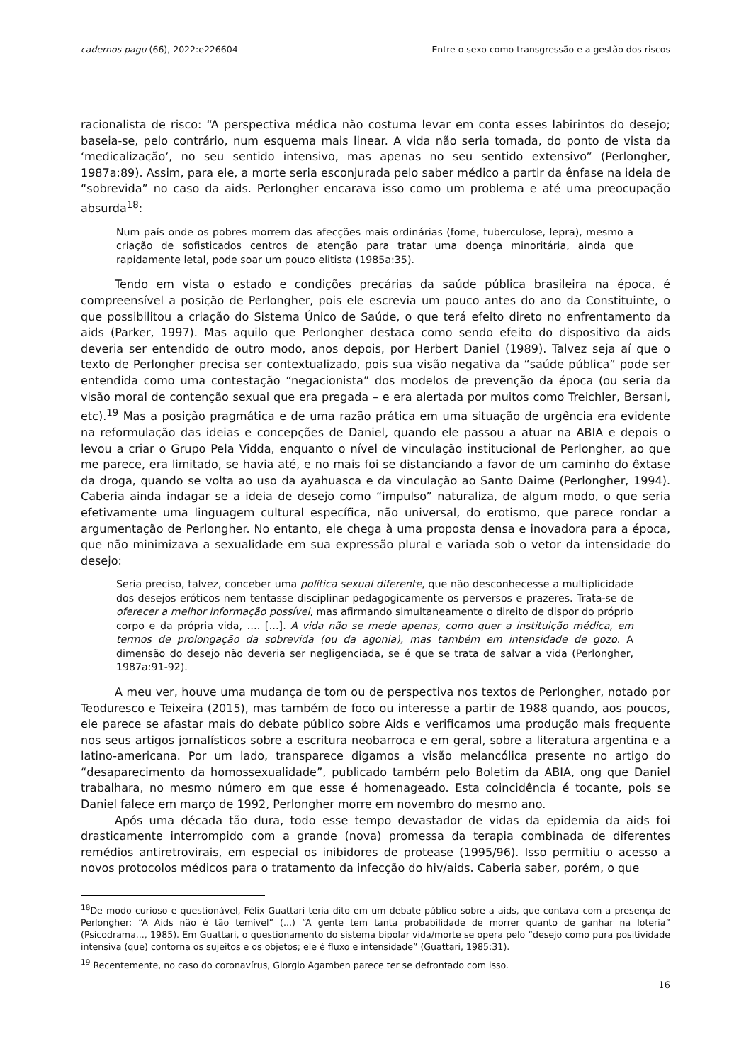cadernos pagu (66), 2022:e226604 Entre o sexo como transgressão e a gestão dos riscos
racionalista de risco: “A perspectiva médica não costuma levar em conta esses labirintos do desejo; baseia-se, pelo contrário, num esquema mais linear. A vida não seria tomada, do ponto de vista da ‘medicalização’, no seu sentido intensivo, mas apenas no seu sentido extensivo” (Perlongher, 1987a:89). Assim, para ele, a morte seria esconjurada pelo saber médico a partir da ênfase na ideia de “sobrevida” no caso da aids. Perlongher encarava isso como um problema e até uma preocupação absurda<sup>18</sup>:
Num país onde os pobres morrem das afecções mais ordinárias (fome, tuberculose, lepra), mesmo a criação de sofisticados centros de atenção para tratar uma doença minoritária, ainda que rapidamente letal, pode soar um pouco elitista (1985a:35).
Tendo em vista o estado e condições precárias da saúde pública brasileira na época, é compreensível a posição de Perlongher, pois ele escrevia um pouco antes do ano da Constituinte, o que possibilitou a criação do Sistema Único de Saúde, o que terá efeito direto no enfrentamento da aids (Parker, 1997). Mas aquilo que Perlongher destaca como sendo efeito do dispositivo da aids deveria ser entendido de outro modo, anos depois, por Herbert Daniel (1989). Talvez seja aí que o texto de Perlongher precisa ser contextualizado, pois sua visão negativa da “saúde pública” pode ser entendida como uma contestação “negacionista” dos modelos de prevenção da época (ou seria da visão moral de contenção sexual que era pregada – e era alertada por muitos como Treichler, Bersani, etc).<sup>19</sup> Mas a posição pragmática e de uma razão prática em uma situação de urgência era evidente na reformulação das ideias e concepções de Daniel, quando ele passou a atuar na ABIA e depois o levou a criar o Grupo Pela Vidda, enquanto o nível de vinculação institucional de Perlongher, ao que me parece, era limitado, se havia até, e no mais foi se distanciando a favor de um caminho do êxtase da droga, quando se volta ao uso da ayahuasca e da vinculação ao Santo Daime (Perlongher, 1994). Caberia ainda indagar se a ideia de desejo como “impulso” naturaliza, de algum modo, o que seria efetivamente uma linguagem cultural específica, não universal, do erotismo, que parece rondar a argumentação de Perlongher. No entanto, ele chega à uma proposta densa e inovadora para a época, que não minimizava a sexualidade em sua expressão plural e variada sob o vetor da intensidade do desejo:
Seria preciso, talvez, conceber uma política sexual diferente, que não desconhecesse a multiplicidade dos desejos eróticos nem tentasse disciplinar pedagogicamente os perversos e prazeres. Trata-se de oferecer a melhor informação possível, mas afirmando simultaneamente o direito de dispor do próprio corpo e da própria vida, …. […]. A vida não se mede apenas, como quer a instituição médica, em termos de prolongação da sobrevida (ou da agonia), mas também em intensidade de gozo. A dimensão do desejo não deveria ser negligenciada, se é que se trata de salvar a vida (Perlongher, 1987a:91-92).
A meu ver, houve uma mudança de tom ou de perspectiva nos textos de Perlongher, notado por Teoduresco e Teixeira (2015), mas também de foco ou interesse a partir de 1988 quando, aos poucos, ele parece se afastar mais do debate público sobre Aids e verificamos uma produção mais frequente nos seus artigos jornalísticos sobre a escritura neobarroca e em geral, sobre a literatura argentina e a latino-americana. Por um lado, transparece digamos a visão melancólica presente no artigo do “desaparecimento da homossexualidade”, publicado também pelo Boletim da ABIA, ong que Daniel trabalhara, no mesmo número em que esse é homenageado. Esta coincidência é tocante, pois se Daniel falece em março de 1992, Perlongher morre em novembro do mesmo ano.
Após uma década tão dura, todo esse tempo devastador de vidas da epidemia da aids foi drasticamente interrompido com a grande (nova) promessa da terapia combinada de diferentes remédios antiretrovirais, em especial os inibidores de protease (1995/96). Isso permitiu o acesso a novos protocolos médicos para o tratamento da infecção do hiv/aids. Caberia saber, porém, o que
<sup>18</sup> De modo curioso e questionável, Félix Guattari teria dito em um debate público sobre a aids, que contava com a presença de Perlongher: “A Aids não é tão temível” (...) “A gente tem tanta probabilidade de morrer quanto de ganhar na loteria” (Psicodrama..., 1985). Em Guattari, o questionamento do sistema bipolar vida/morte se opera pelo “desejo como pura positividade intensiva (que) contorna os sujeitos e os objetos; ele é fluxo e intensidade” (Guattari, 1985:31).
<sup>19</sup> Recentemente, no caso do coronavírus, Giorgio Agamben parece ter se defrontado com isso.
16